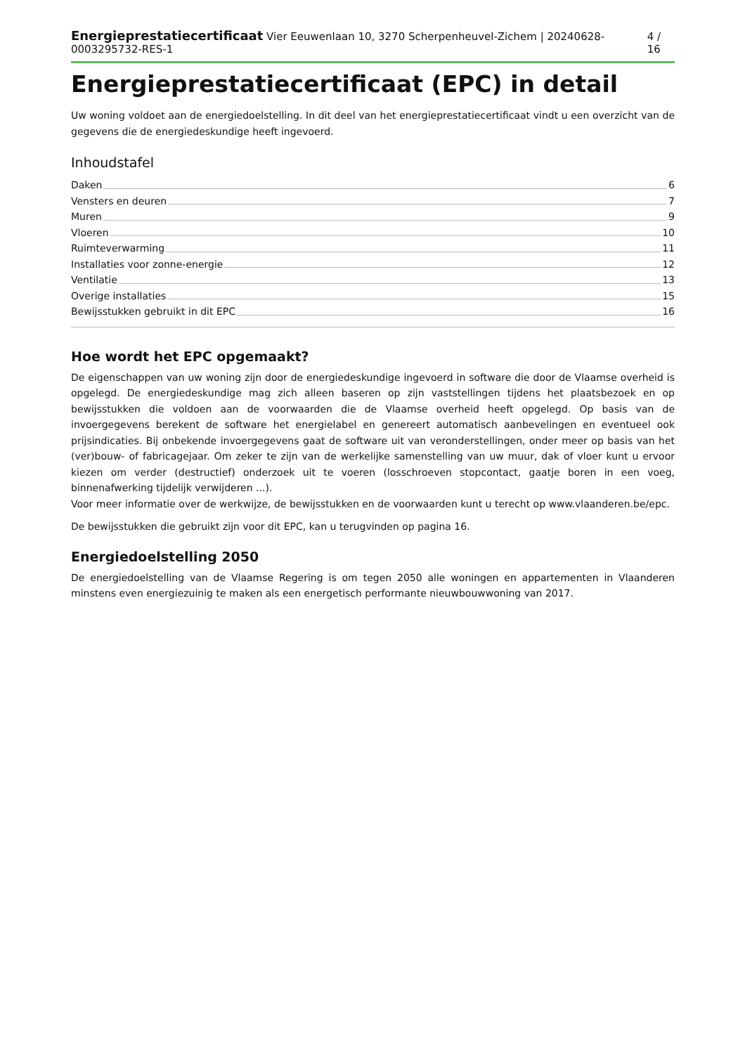Energieprestatiecertificaat Vier Eeuwenlaan 10, 3270 Scherpenheuvel-Zichem | 20240628-0003295732-RES-1
4 / 16
Energieprestatiecertificaat (EPC) in detail
Uw woning voldoet aan de energiedoelstelling. In dit deel van het energieprestatiecertificaat vindt u een overzicht van de gegevens die de energiedeskundige heeft ingevoerd.
Inhoudstafel
Daken 6
Vensters en deuren 7
Muren 9
Vloeren 10
Ruimteverwarming 11
Installaties voor zonne-energie 12
Ventilatie 13
Overige installaties 15
Bewijsstukken gebruikt in dit EPC 16
Hoe wordt het EPC opgemaakt?
De eigenschappen van uw woning zijn door de energiedeskundige ingevoerd in software die door de Vlaamse overheid is opgelegd. De energiedeskundige mag zich alleen baseren op zijn vaststellingen tijdens het plaatsbezoek en op bewijsstukken die voldoen aan de voorwaarden die de Vlaamse overheid heeft opgelegd. Op basis van de invoergegevens berekent de software het energielabel en genereert automatisch aanbevelingen en eventueel ook prijsindicaties. Bij onbekende invoergegevens gaat de software uit van veronderstellingen, onder meer op basis van het (ver)bouw- of fabricagejaar. Om zeker te zijn van de werkelijke samenstelling van uw muur, dak of vloer kunt u ervoor kiezen om verder (destructief) onderzoek uit te voeren (losschroeven stopcontact, gaatje boren in een voeg, binnenafwerking tijdelijk verwijderen ...).
Voor meer informatie over de werkwijze, de bewijsstukken en de voorwaarden kunt u terecht op www.vlaanderen.be/epc.
De bewijsstukken die gebruikt zijn voor dit EPC, kan u terugvinden op pagina 16.
Energiedoelstelling 2050
De energiedoelstelling van de Vlaamse Regering is om tegen 2050 alle woningen en appartementen in Vlaanderen minstens even energiezuinig te maken als een energetisch performante nieuwbouwwoning van 2017.